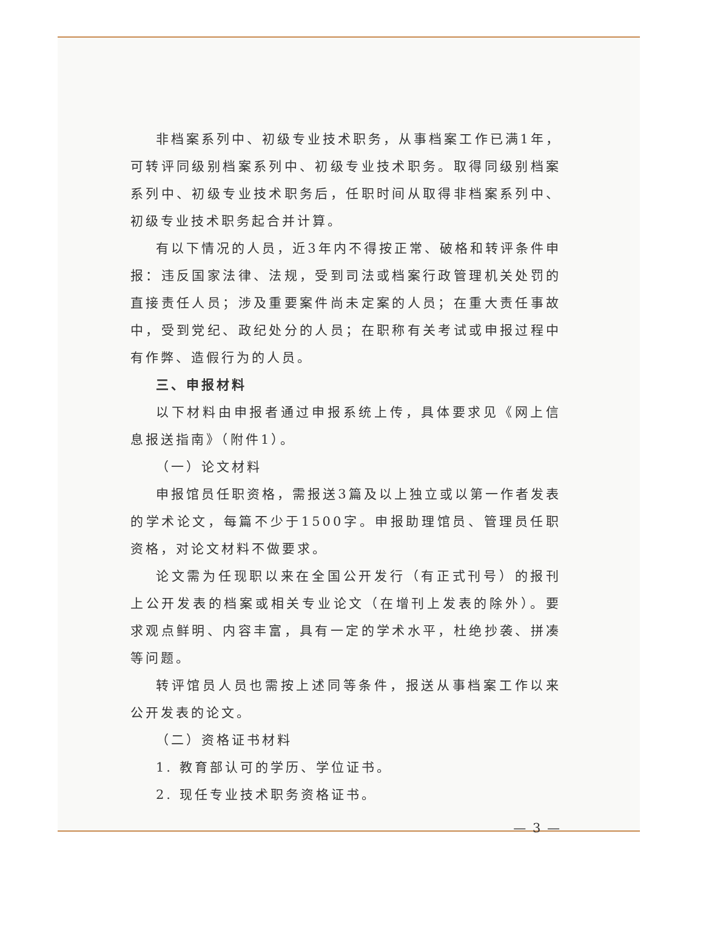非档案系列中、初级专业技术职务，从事档案工作已满1年，可转评同级别档案系列中、初级专业技术职务。取得同级别档案系列中、初级专业技术职务后，任职时间从取得非档案系列中、初级专业技术职务起合并计算。
有以下情况的人员，近3年内不得按正常、破格和转评条件申报：违反国家法律、法规，受到司法或档案行政管理机关处罚的直接责任人员；涉及重要案件尚未定案的人员；在重大责任事故中，受到党纪、政纪处分的人员；在职称有关考试或申报过程中有作弊、造假行为的人员。
三、申报材料
以下材料由申报者通过申报系统上传，具体要求见《网上信息报送指南》（附件1）。
（一）论文材料
申报馆员任职资格，需报送3篇及以上独立或以第一作者发表的学术论文，每篇不少于1500字。申报助理馆员、管理员任职资格，对论文材料不做要求。
论文需为任现职以来在全国公开发行（有正式刊号）的报刊上公开发表的档案或相关专业论文（在增刊上发表的除外）。要求观点鲜明、内容丰富，具有一定的学术水平，杜绝抄袭、拼凑等问题。
转评馆员人员也需按上述同等条件，报送从事档案工作以来公开发表的论文。
（二）资格证书材料
1. 教育部认可的学历、学位证书。
2. 现任专业技术职务资格证书。
— 3 —